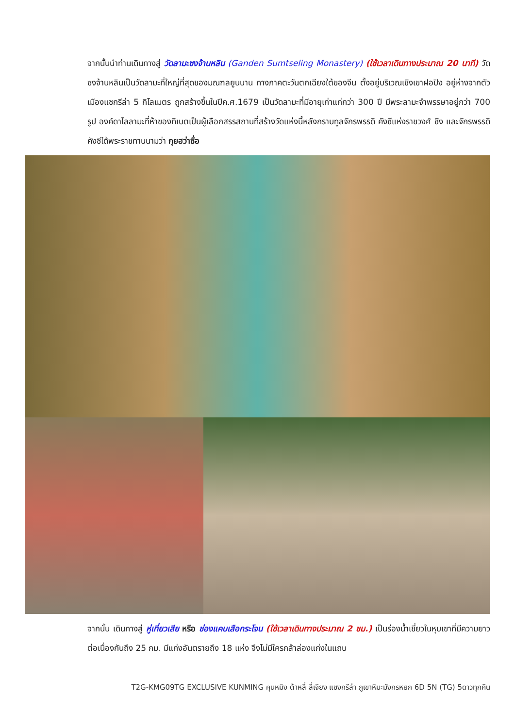จากนั้นนำท่านเดินทางสู่ วัดลามะซงจ้านหลิน (Ganden Sumtseling Monastery) (ใช้เวลาเดินทางประมาณ 20 นาที) วัดซงจ้านหลินเป็นวัดลามะที่ใหญ่ที่สุดของมณฑลยูนนาน ทางภาคตะวันตกเฉียงใต้ของจีน ตั้งอยู่บริเวณเชิงเขาฝอปิง อยู่ห่างจากตัวเมืองแชกรีล่า 5 กิโลเมตร ถูกสร้างขึ้นในปีค.ศ.1679 เป็นวัดลามะที่มีอายุเก่าแก่กว่า 300 ปี มีพระลามะจำพรรษาอยู่กว่า 700 รูป องค์ดาไลลามะที่ห้าของทิเบตเป็นผู้เลือกสรรสถานที่สร้างวัดแห่งนี้หลังกราบทูลจักรพรรดิ คังซีแห่งราชวงศ์ ชิง และจักรพรรดิ คังซีได้พระราชทานนามว่า กุยฮว่าซื่อ
จากนั้น เดินทางสู่ หู่เที่ยวเสีย หรือ ช่องแคบเสือกระโจน (ใช้เวลาเดินทางประมาณ 2 ชม.) เป็นร่องน้ำเชี่ยวในหุบเขาที่มีความยาวต่อเนื่องกันถึง 25 กม. มีแก่งอันตรายถึง 18 แห่ง จึงไม่มีใครกล้าล่องแก่งในแถบ
T2G-KMG09TG EXCLUSIVE KUNMING คุนหมิง ต้าหลี่ ลี่เจียง แชงกรีล่า ภูเขาหิมะมังกรหยก 6D 5N (TG) 5ดาวทุกคืน